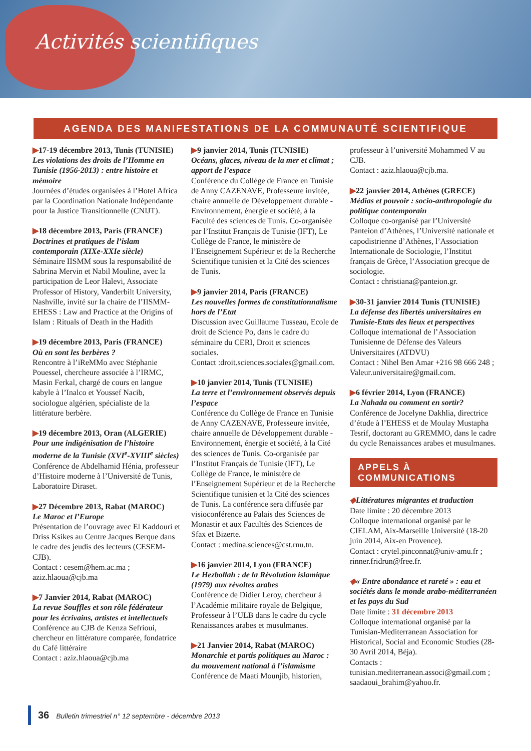Activités scientifiques
AGENDA DES MANIFESTATIONS DE LA COMMUNAUTÉ SCIENTIFIQUE
▶17-19 décembre 2013, Tunis (TUNISIE)
Les violations des droits de l’Homme en Tunisie (1956-2013) : entre histoire et mémoire
Journées d’études organisées à l’Hotel Africa par la Coordination Nationale Indépendante pour la Justice Transitionnelle (CNIJT).
▶18 décembre 2013, Paris (FRANCE)
Doctrines et pratiques de l’islam contemporain (XIXe-XXIe siècle)
Séminaire IISMM sous la responsabilité de Sabrina Mervin et Nabil Mouline, avec la participation de Leor Halevi, Associate Professor of History, Vanderbilt University, Nashville, invité sur la chaire de l’IISMM-EHESS : Law and Practice at the Origins of Islam : Rituals of Death in the Hadith
▶19 décembre 2013, Paris (FRANCE)
Où en sont les berbères ?
Rencontre à l’iReMMo avec Stéphanie Pouessel, chercheure associée à l’IRMC, Masin Ferkal, chargé de cours en langue kabyle à l’Inalco et Youssef Nacib, sociologue algérien, spécialiste de la littérature berbère.
▶19 décembre 2013, Oran (ALGERIE)
Pour une indigénisation de l’histoire moderne de la Tunisie (XVI<sup>e</sup>-XVIII<sup>e</sup> siècles)
Conférence de Abdelhamid Hénia, professeur d’Histoire moderne à l’Université de Tunis, Laboratoire Diraset.
▶27 Décembre 2013, Rabat (MAROC)
Le Maroc et l’Europe
Présentation de l’ouvrage avec El Kaddouri et Driss Ksikes au Centre Jacques Berque dans le cadre des jeudis des lecteurs (CESEM-CJB).
Contact : cesem@hem.ac.ma ; aziz.hlaoua@cjb.ma
▶7 Janvier 2014, Rabat (MAROC)
La revue Souffles et son rôle fédérateur pour les écrivains, artistes et intellectuels
Conférence au CJB de Kenza Sefrioui, chercheur en littérature comparée, fondatrice du Café littéraire
Contact : aziz.hlaoua@cjb.ma
▶9 janvier 2014, Tunis (TUNISIE)
Océans, glaces, niveau de la mer et climat ; apport de l’espace
Conférence du Collège de France en Tunisie de Anny CAZENAVE, Professeure invitée, chaire annuelle de Développement durable - Environnement, énergie et société, à la Faculté des sciences de Tunis. Co-organisée par l’Institut Français de Tunisie (IFT), Le Collège de France, le ministère de l’Enseignement Supérieur et de la Recherche Scientifique tunisien et la Cité des sciences de Tunis.
▶9 janvier 2014, Paris (FRANCE)
Les nouvelles formes de constitutionnalisme hors de l’Etat
Discussion avec Guillaume Tusseau, Ecole de droit de Science Po, dans le cadre du séminaire du CERI, Droit et sciences sociales.
Contact :droit.sciences.sociales@gmail.com.
▶10 janvier 2014, Tunis (TUNISIE)
La terre et l’environnement observés depuis l’espace
Conférence du Collège de France en Tunisie de Anny CAZENAVE, Professeure invitée, chaire annuelle de Développement durable - Environnement, énergie et société, à la Cité des sciences de Tunis. Co-organisée par l’Institut Français de Tunisie (IFT), Le Collège de France, le ministère de l’Enseignement Supérieur et de la Recherche Scientifique tunisien et la Cité des sciences de Tunis. La conférence sera diffusée par visioconférence au Palais des Sciences de Monastir et aux Facultés des Sciences de Sfax et Bizerte.
Contact : medina.sciences@cst.rnu.tn.
▶16 janvier 2014, Lyon (FRANCE)
Le Hezbollah : de la Révolution islamique (1979) aux révoltes arabes
Conférence de Didier Leroy, chercheur à l’Académie militaire royale de Belgique, Professeur à l’ULB dans le cadre du cycle Renaissances arabes et musulmanes.
▶21 Janvier 2014, Rabat (MAROC)
Monarchie et partis politiques au Maroc : du mouvement national à l’islamisme
Conférence de Maati Mounjib, historien,
professeur à l’université Mohammed V au CJB.
Contact : aziz.hlaoua@cjb.ma.
▶22 janvier 2014, Athènes (GRECE)
Médias et pouvoir : socio-anthropologie du politique contemporain
Colloque co-organisé par l’Université Panteion d’Athènes, l’Université nationale et capodistrienne d’Athènes, l’Association Internationale de Sociologie, l’Institut français de Grèce, l’Association grecque de sociologie.
Contact : christiana@panteion.gr.
▶30-31 janvier 2014 Tunis (TUNISIE)
La défense des libertés universitaires en Tunisie-Etats des lieux et perspectives
Colloque international de l’Association Tunisienne de Défense des Valeurs Universitaires (ATDVU)
Contact : Nihel Ben Amar +216 98 666 248 ; Valeur.universitaire@gmail.com.
▶6 février 2014, Lyon (FRANCE)
La Nahada ou comment en sortir?
Conférence de Jocelyne Dakhlia, directrice d’étude à l’EHESS et de Moulay Mustapha Tesrif, doctorant au GREMMO, dans le cadre du cycle Renaissances arabes et musulmanes.
APPELS À COMMUNICATIONS
◆Littératures migrantes et traduction
Date limite : 20 décembre 2013
Colloque international organisé par le CIELAM, Aix-Marseille Université (18-20 juin 2014, Aix-en Provence).
Contact : crytel.pinconnat@univ-amu.fr ; rinner.fridrun@free.fr.
◆« Entre abondance et rareté » : eau et sociétés dans le monde arabo-méditerranéen et les pays du Sud
Date limite : 31 décembre 2013
Colloque international organisé par la Tunisian-Mediterranean Association for Historical, Social and Economic Studies (28-30 Avril 2014, Béja).
Contacts :
tunisian.mediterranean.associ@gmail.com ; saadaoui_brahim@yahoo.fr.
36 Bulletin trimestriel n° 12 septembre - décembre 2013